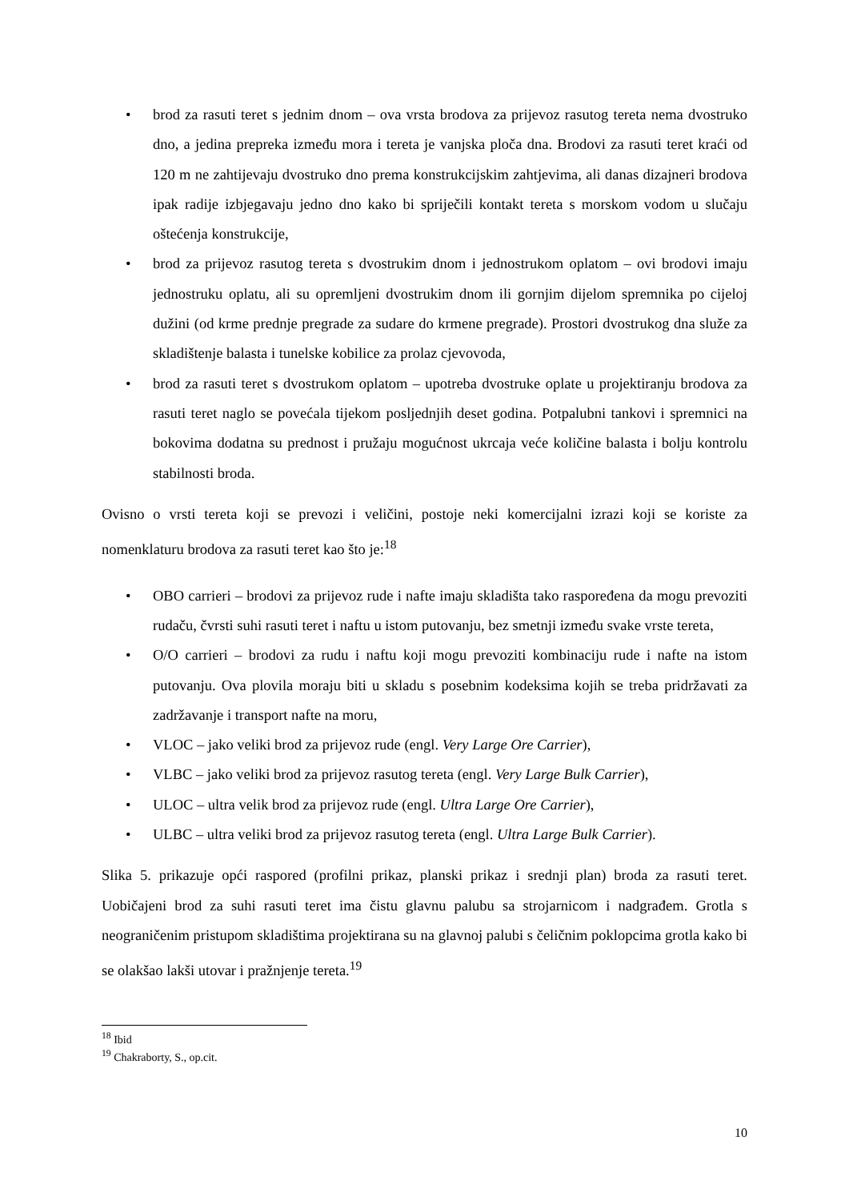• brod za rasuti teret s jednim dnom – ova vrsta brodova za prijevoz rasutog tereta nema dvostruko dno, a jedina prepreka između mora i tereta je vanjska ploča dna. Brodovi za rasuti teret kraći od 120 m ne zahtijevaju dvostruko dno prema konstrukcijskim zahtjevima, ali danas dizajneri brodova ipak radije izbjegavaju jedno dno kako bi spriječili kontakt tereta s morskom vodom u slučaju oštećenja konstrukcije,
• brod za prijevoz rasutog tereta s dvostrukim dnom i jednostrukom oplatom – ovi brodovi imaju jednostruku oplatu, ali su opremljeni dvostrukim dnom ili gornjim dijelom spremnika po cijeloj dužini (od krme prednje pregrade za sudare do krmene pregrade). Prostori dvostrukog dna služe za skladištenje balasta i tunelske kobilice za prolaz cjevovoda,
• brod za rasuti teret s dvostrukom oplatom – upotreba dvostruke oplate u projektiranju brodova za rasuti teret naglo se povećala tijekom posljednjih deset godina. Potpalubni tankovi i spremnici na bokovima dodatna su prednost i pružaju mogućnost ukrcaja veće količine balasta i bolju kontrolu stabilnosti broda.
Ovisno o vrsti tereta koji se prevozi i veličini, postoje neki komercijalni izrazi koji se koriste za nomenklaturu brodova za rasuti teret kao što je:<sup>18</sup>
• OBO carrieri – brodovi za prijevoz rude i nafte imaju skladišta tako raspoređena da mogu prevoziti rudaču, čvrsti suhi rasuti teret i naftu u istom putovanju, bez smetnji između svake vrste tereta,
• O/O carrieri – brodovi za rudu i naftu koji mogu prevoziti kombinaciju rude i nafte na istom putovanju. Ova plovila moraju biti u skladu s posebnim kodeksima kojih se treba pridržavati za zadržavanje i transport nafte na moru,
• VLOC – jako veliki brod za prijevoz rude (engl. Very Large Ore Carrier),
• VLBC – jako veliki brod za prijevoz rasutog tereta (engl. Very Large Bulk Carrier),
• ULOC – ultra velik brod za prijevoz rude (engl. Ultra Large Ore Carrier),
• ULBC – ultra veliki brod za prijevoz rasutog tereta (engl. Ultra Large Bulk Carrier).
Slika 5. prikazuje opći raspored (profilni prikaz, planski prikaz i srednji plan) broda za rasuti teret. Uobičajeni brod za suhi rasuti teret ima čistu glavnu palubu sa strojarnicom i nadgrađem. Grotla s neograničenim pristupom skladištima projektirana su na glavnoj palubi s čeličnim poklopcima grotla kako bi se olakšao lakši utovar i pražnjenje tereta.<sup>19</sup>
<sup>18</sup> Ibid
<sup>19</sup> Chakraborty, S., op.cit.
10